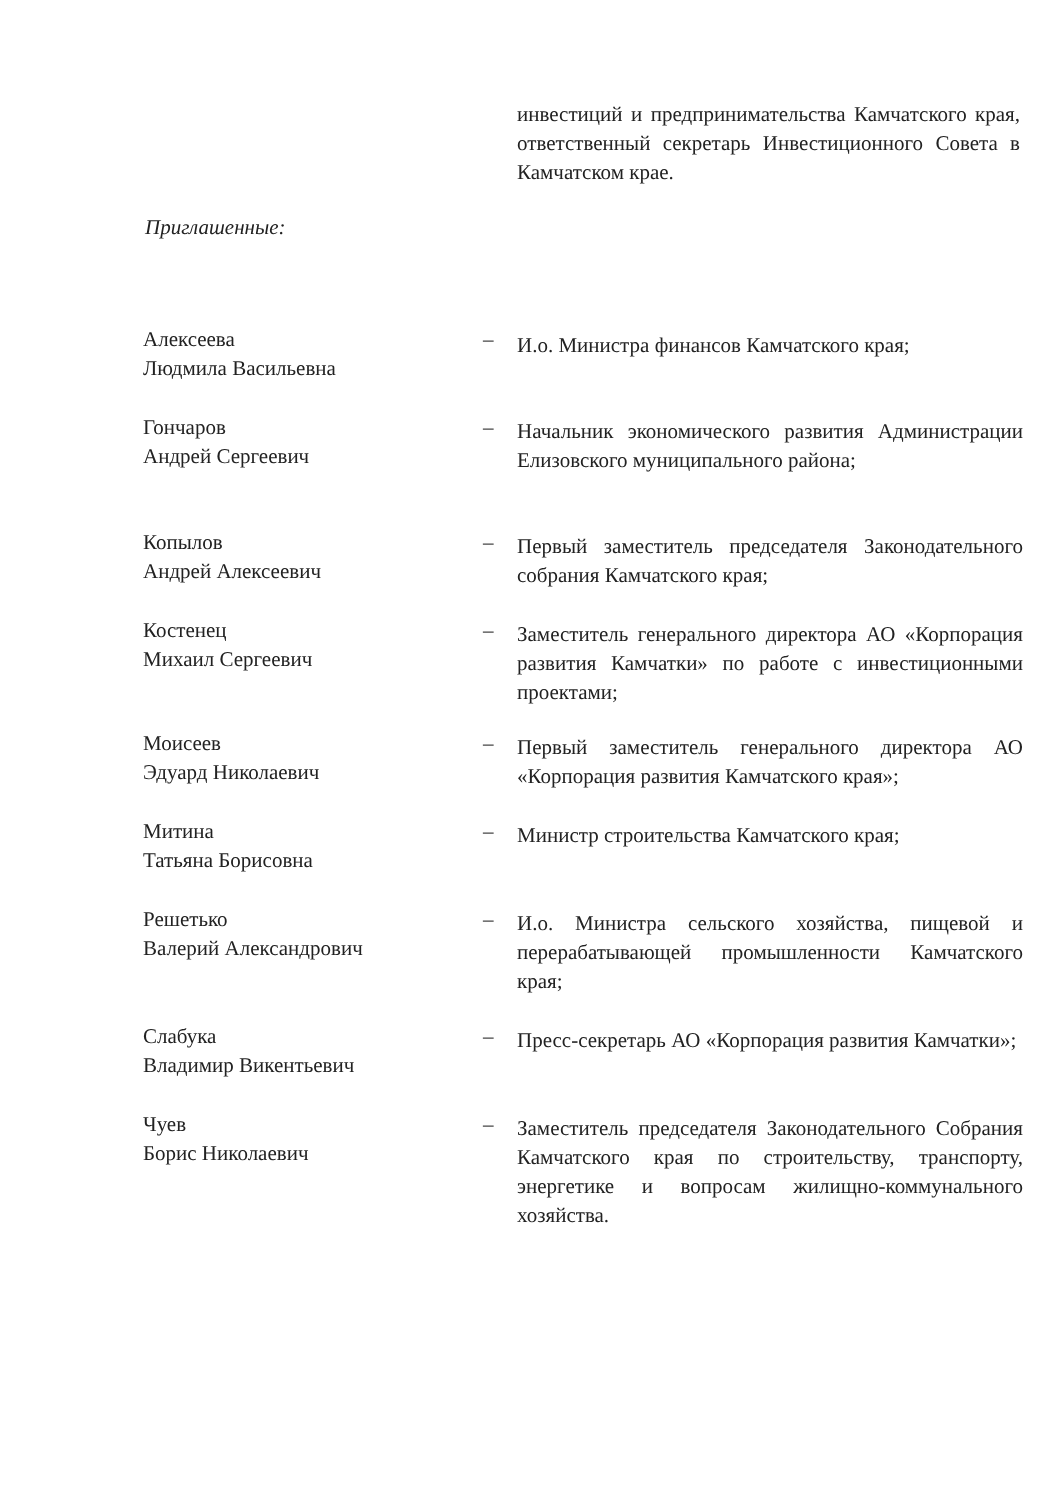инвестиций и предпринимательства Камчатского края, ответственный секретарь Инвестиционного Совета в Камчатском крае.
Приглашенные:
Алексеева
Людмила Васильевна
–
И.о. Министра финансов Камчатского края;
Гончаров
Андрей Сергеевич
–
Начальник экономического развития Администрации Елизовского муниципального района;
Копылов
Андрей Алексеевич
–
Первый заместитель председателя Законодательного собрания Камчатского края;
Костенец
Михаил Сергеевич
–
Заместитель генерального директора АО «Корпорация развития Камчатки» по работе с инвестиционными проектами;
Моисеев
Эдуард Николаевич
–
Первый заместитель генерального директора АО «Корпорация развития Камчатского края»;
Митина
Татьяна Борисовна
–
Министр строительства Камчатского края;
Решетько
Валерий Александрович
–
И.о. Министра сельского хозяйства, пищевой и перерабатывающей промышленности Камчатского края;
Слабука
Владимир Викентьевич
–
Пресс-секретарь АО «Корпорация развития Камчатки»;
Чуев
Борис Николаевич
–
Заместитель председателя Законодательного Собрания Камчатского края по строительству, транспорту, энергетике и вопросам жилищно-коммунального хозяйства.